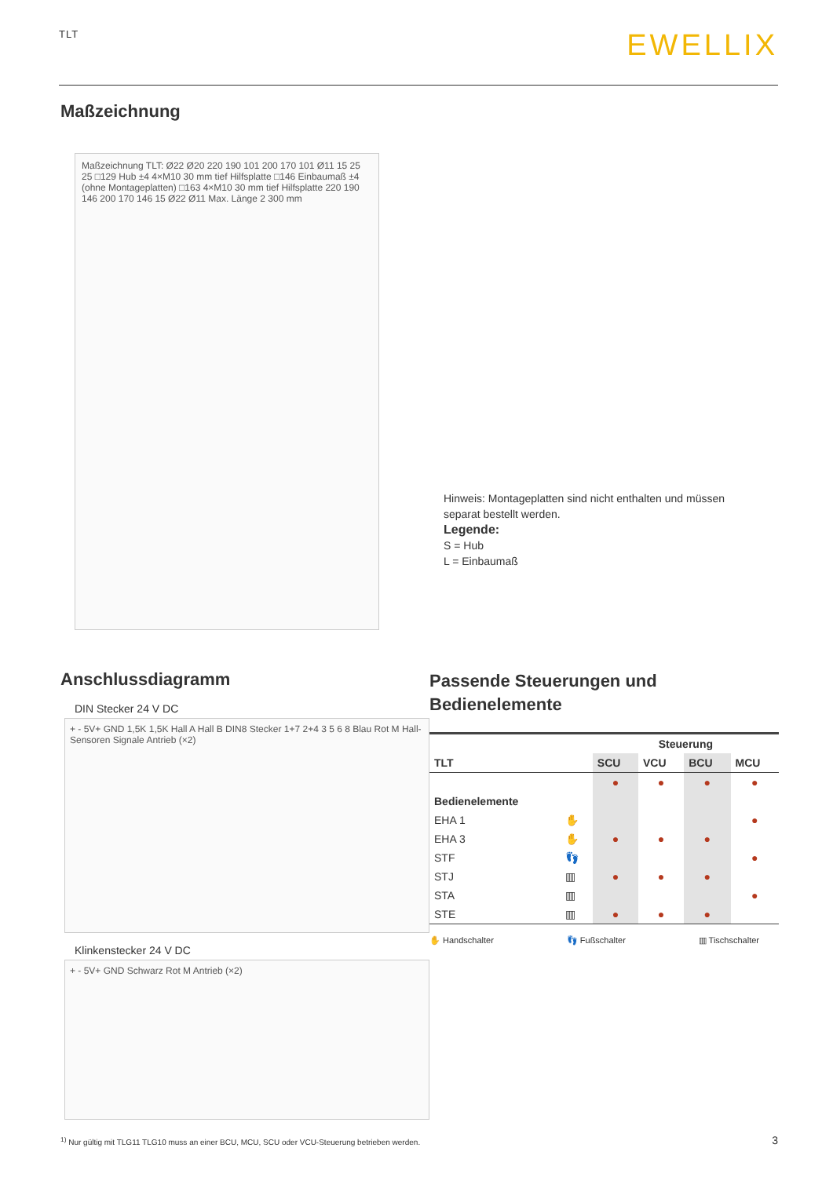TLT
EWELLIX
Maßzeichnung
Maßzeichnung TLT: Ø22 Ø20 220 190 101 200 170 101 Ø11 15 25 25 □129 Hub ±4 4×M10 30 mm tief Hilfsplatte □146 Einbaumaß ±4 (ohne Montageplatten) □163 4×M10 30 mm tief Hilfsplatte 220 190 146 200 170 146 15 Ø22 Ø11 Max. Länge 2 300 mm
Hinweis: Montageplatten sind nicht enthalten und müssen separat bestellt werden.
Legende:
S = Hub
L = Einbaumaß
Anschlussdiagramm
DIN Stecker 24 V DC
+ - 5V+ GND 1,5K 1,5K Hall A Hall B DIN8 Stecker 1+7 2+4 3 5 6 8 Blau Rot M Hall-Sensoren Signale Antrieb (×2)
Klinkenstecker 24 V DC
+ - 5V+ GND Schwarz Rot M Antrieb (×2)
<sup>1)</sup> Nur gültig mit TLG11 TLG10 muss an einer BCU, MCU, SCU oder VCU-Steuerung betrieben werden.
Passende Steuerungen und
Bedienelemente
| | | Steuerung | | | |
| --- | --- | --- | --- | --- | --- |
| TLT | | SCU | VCU | BCU | MCU |
| | | ● | ● | ● | ● |
| Bedienelemente | | | | | |
| EHA 1 | ✋ | | | | ● |
| EHA 3 | ✋ | ● | ● | ● | |
| STF | 👣 | | | | ● |
| STJ | ▥ | ● | ● | ● | |
| STA | ▥ | | | | ● |
| STE | ▥ | ● | ● | ● | |
✋ Handschalter 👣 Fußschalter ▥ Tischschalter
3